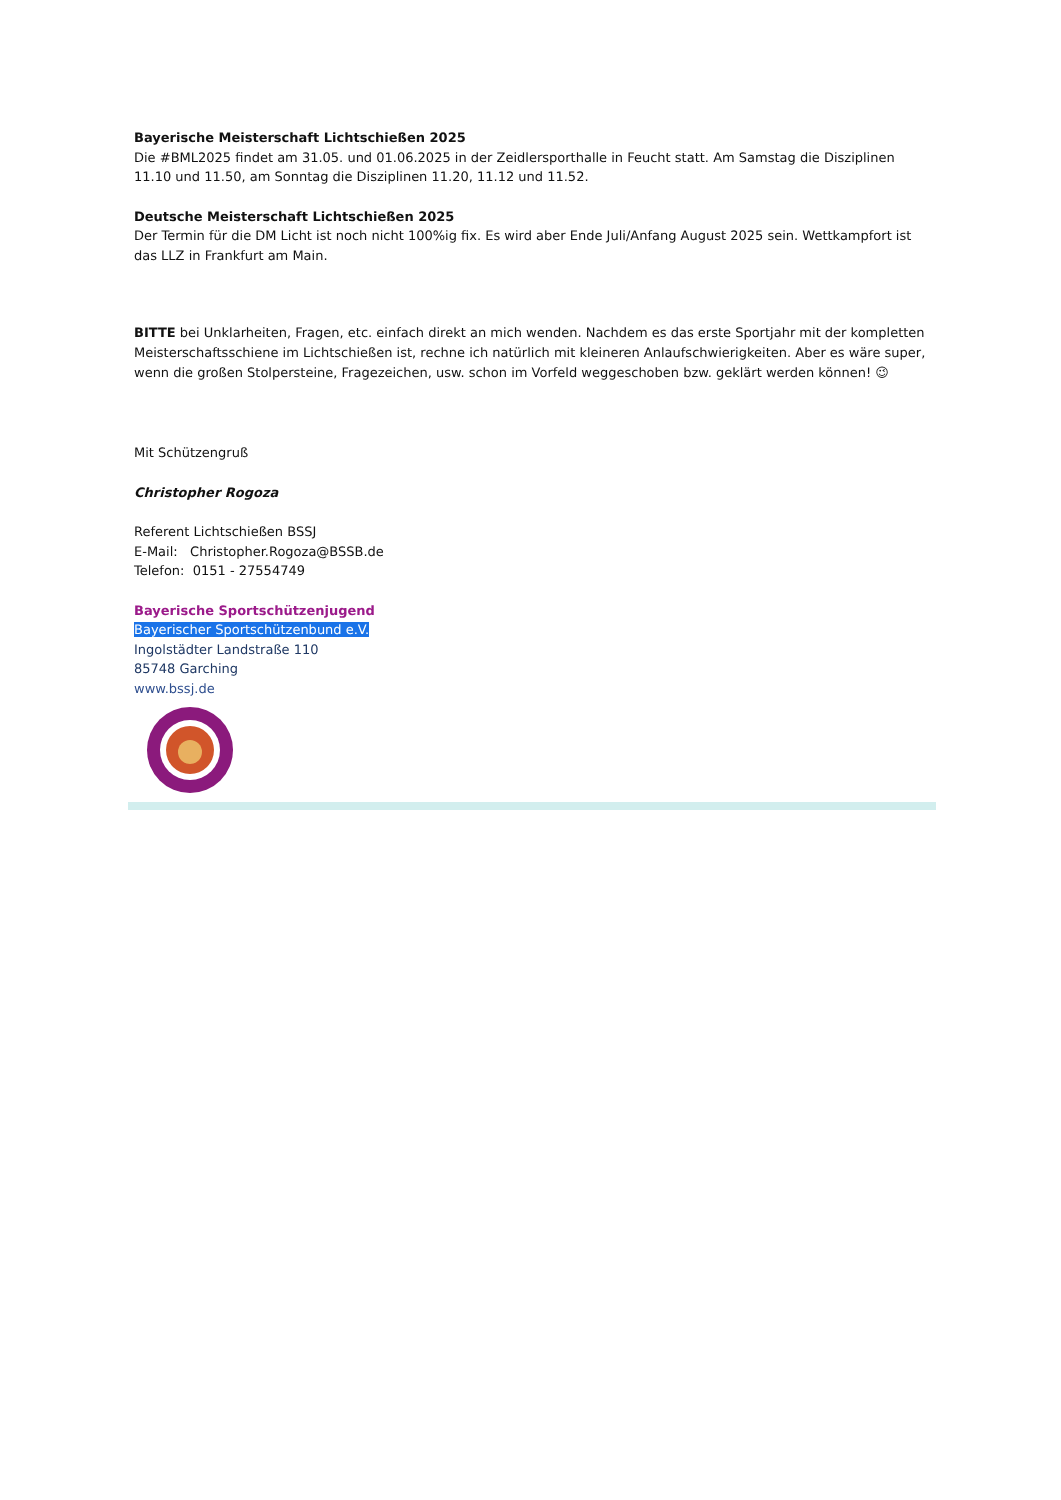Bayerische Meisterschaft Lichtschießen 2025
Die #BML2025 findet am 31.05. und 01.06.2025 in der Zeidlersporthalle in Feucht statt. Am Samstag die Disziplinen 11.10 und 11.50, am Sonntag die Disziplinen 11.20, 11.12 und 11.52.
Deutsche Meisterschaft Lichtschießen 2025
Der Termin für die DM Licht ist noch nicht 100%ig fix. Es wird aber Ende Juli/Anfang August 2025 sein. Wettkampfort ist das LLZ in Frankfurt am Main.
BITTE bei Unklarheiten, Fragen, etc. einfach direkt an mich wenden. Nachdem es das erste Sportjahr mit der kompletten Meisterschaftsschiene im Lichtschießen ist, rechne ich natürlich mit kleineren Anlaufschwierigkeiten. Aber es wäre super, wenn die großen Stolpersteine, Fragezeichen, usw. schon im Vorfeld weggeschoben bzw. geklärt werden können! 😉
Mit Schützengruß
Christopher Rogoza
Referent Lichtschießen BSSJ
E-Mail: Christopher.Rogoza@BSSB.de
Telefon: 0151 - 27554749
Bayerische Sportschützenjugend
Bayerischer Sportschützenbund e.V.
Ingolstädter Landstraße 110
85748 Garching
www.bssj.de